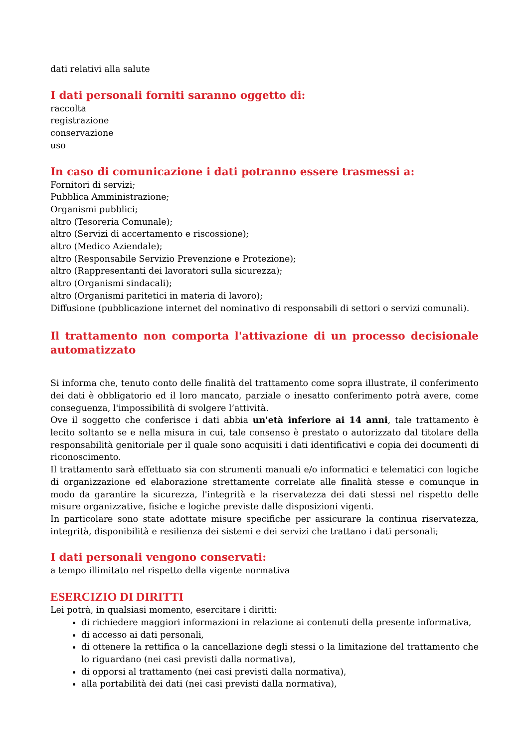dati relativi alla salute
I dati personali forniti saranno oggetto di:
raccolta
registrazione
conservazione
uso
In caso di comunicazione i dati potranno essere trasmessi a:
Fornitori di servizi;
Pubblica Amministrazione;
Organismi pubblici;
altro (Tesoreria Comunale);
altro (Servizi di accertamento e riscossione);
altro (Medico Aziendale);
altro (Responsabile Servizio Prevenzione e Protezione);
altro (Rappresentanti dei lavoratori sulla sicurezza);
altro (Organismi sindacali);
altro (Organismi paritetici in materia di lavoro);
Diffusione (pubblicazione internet del nominativo di responsabili di settori o servizi comunali).
Il trattamento non comporta l'attivazione di un processo decisionale automatizzato
Si informa che, tenuto conto delle finalità del trattamento come sopra illustrate, il conferimento dei dati è obbligatorio ed il loro mancato, parziale o inesatto conferimento potrà avere, come conseguenza, l'impossibilità di svolgere l’attività.
Ove il soggetto che conferisce i dati abbia un'età inferiore ai 14 anni, tale trattamento è lecito soltanto se e nella misura in cui, tale consenso è prestato o autorizzato dal titolare della responsabilità genitoriale per il quale sono acquisiti i dati identificativi e copia dei documenti di riconoscimento.
Il trattamento sarà effettuato sia con strumenti manuali e/o informatici e telematici con logiche di organizzazione ed elaborazione strettamente correlate alle finalità stesse e comunque in modo da garantire la sicurezza, l'integrità e la riservatezza dei dati stessi nel rispetto delle misure organizzative, fisiche e logiche previste dalle disposizioni vigenti.
In particolare sono state adottate misure specifiche per assicurare la continua riservatezza, integrità, disponibilità e resilienza dei sistemi e dei servizi che trattano i dati personali;
I dati personali vengono conservati:
a tempo illimitato nel rispetto della vigente normativa
ESERCIZIO DI DIRITTI
Lei potrà, in qualsiasi momento, esercitare i diritti:
di richiedere maggiori informazioni in relazione ai contenuti della presente informativa,
di accesso ai dati personali,
di ottenere la rettifica o la cancellazione degli stessi o la limitazione del trattamento che lo riguardano (nei casi previsti dalla normativa),
di opporsi al trattamento (nei casi previsti dalla normativa),
alla portabilità dei dati (nei casi previsti dalla normativa),